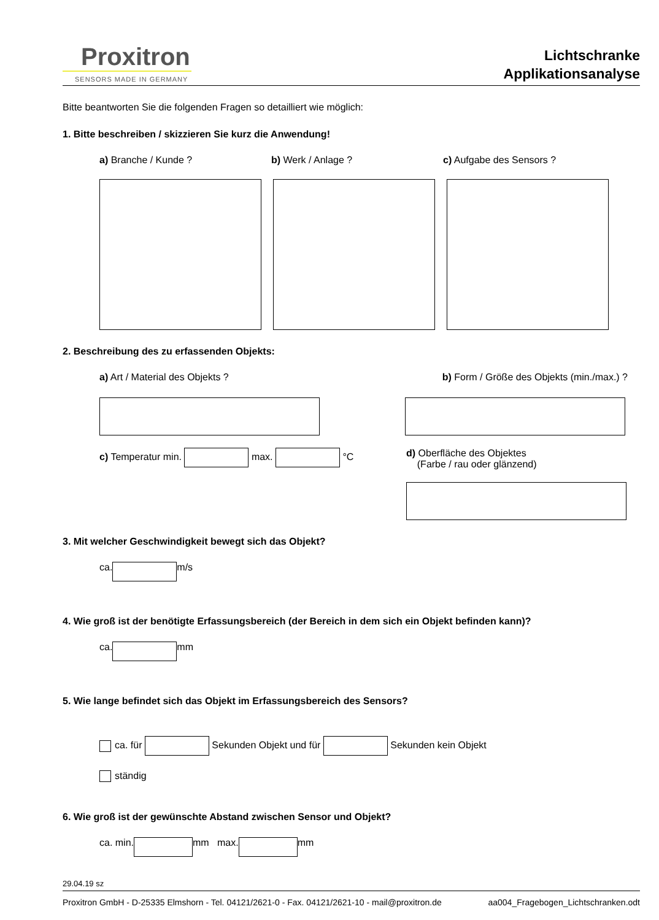Proxitron
SENSORS MADE IN GERMANY
Lichtschranke
Applikationsanalyse
Bitte beantworten Sie die folgenden Fragen so detailliert wie möglich:
1. Bitte beschreiben / skizzieren Sie kurz die Anwendung!
a) Branche / Kunde ? b) Werk / Anlage ? c) Aufgabe des Sensors ?
2. Beschreibung des zu erfassenden Objekts:
a) Art / Material des Objekts ?
b) Form / Größe des Objekts (min./max.) ?
c) Temperatur min. max. °C d) Oberfläche des Objektes
(Farbe / rau oder glänzend)
3. Mit welcher Geschwindigkeit bewegt sich das Objekt?
ca. m/s
4. Wie groß ist der benötigte Erfassungsbereich (der Bereich in dem sich ein Objekt befinden kann)?
ca. mm
5. Wie lange befindet sich das Objekt im Erfassungsbereich des Sensors?
ca. für Sekunden Objekt und für Sekunden kein Objekt
ständig
6. Wie groß ist der gewünschte Abstand zwischen Sensor und Objekt?
ca. min. mm max. mm
29.04.19 sz
Proxitron GmbH - D-25335 Elmshorn - Tel. 04121/2621-0 - Fax. 04121/2621-10 - mail@proxitron.de aa004_Fragebogen_Lichtschranken.odt